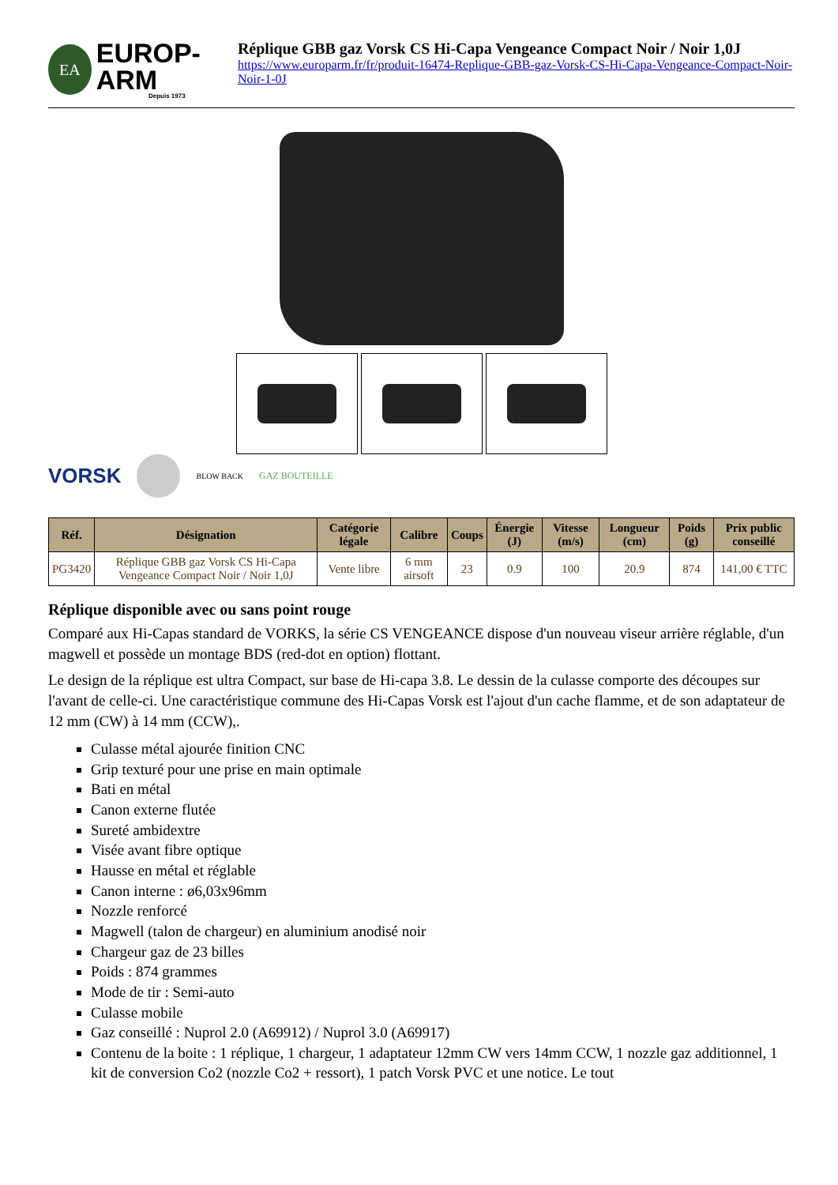EA
EUROP-ARM
Depuis 1973
Réplique GBB gaz Vorsk CS Hi-Capa Vengeance Compact Noir / Noir 1,0J
https://www.europarm.fr/fr/produit-16474-Replique-GBB-gaz-Vorsk-CS-Hi-Capa-Vengeance-Compact-Noir-Noir-1-0J
VORSK
BLOW BACK GAZ BOUTEILLE
| Réf. | Désignation | Catégorie légale | Calibre | Coups | Énergie (J) | Vitesse (m/s) | Longueur (cm) | Poids (g) | Prix public conseillé |
| --- | --- | --- | --- | --- | --- | --- | --- | --- | --- |
| PG3420 | Réplique GBB gaz Vorsk CS Hi-Capa Vengeance Compact Noir / Noir 1,0J | Vente libre | 6 mm airsoft | 23 | 0.9 | 100 | 20.9 | 874 | 141,00 € TTC |
Réplique disponible avec ou sans point rouge
Comparé aux Hi-Capas standard de VORKS, la série CS VENGEANCE dispose d'un nouveau viseur arrière réglable, d'un magwell et possède un montage BDS (red-dot en option) flottant.
Le design de la réplique est ultra Compact, sur base de Hi-capa 3.8. Le dessin de la culasse comporte des découpes sur l'avant de celle-ci. Une caractéristique commune des Hi-Capas Vorsk est l'ajout d'un cache flamme, et de son adaptateur de 12 mm (CW) à 14 mm (CCW),.
Culasse métal ajourée finition CNC
Grip texturé pour une prise en main optimale
Bati en métal
Canon externe flutée
Sureté ambidextre
Visée avant fibre optique
Hausse en métal et réglable
Canon interne : ø6,03x96mm
Nozzle renforcé
Magwell (talon de chargeur) en aluminium anodisé noir
Chargeur gaz de 23 billes
Poids : 874 grammes
Mode de tir : Semi-auto
Culasse mobile
Gaz conseillé : Nuprol 2.0 (A69912) / Nuprol 3.0 (A69917)
Contenu de la boite : 1 réplique, 1 chargeur, 1 adaptateur 12mm CW vers 14mm CCW, 1 nozzle gaz additionnel, 1 kit de conversion Co2 (nozzle Co2 + ressort), 1 patch Vorsk PVC et une notice. Le tout